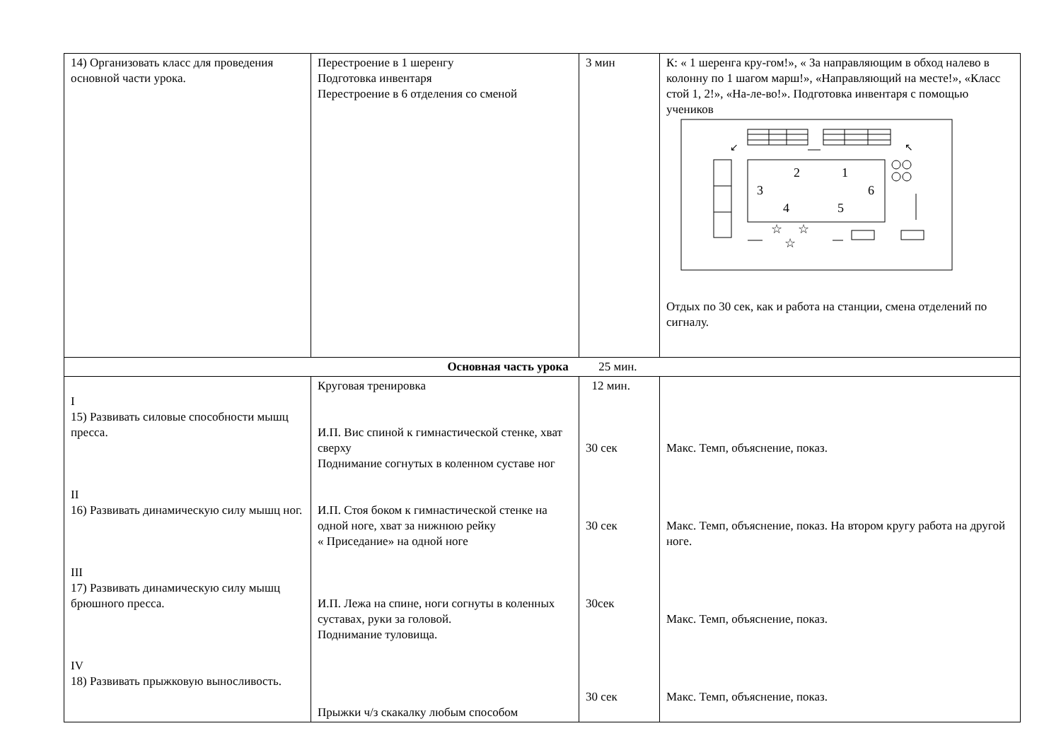| 14) Организовать класс для проведения основной части урока. | Перестроение в 1 шеренгу Подготовка инвентаря Перестроение в 6 отделения со сменой | 3 мин | К: « 1 шеренга кру-гом!», « За направляющим в обход налево в колонну по 1 шагом марш!», «Направляющий на месте!», «Класс стой 1, 2!», «На-ле-во!». Подготовка инвентаря с помощью учеников 2 1 3 6 4 5 ☆ ☆ ☆ ↙ ↖ Отдых по 30 сек, как и работа на станции, смена отделений по сигналу. |
| Основная часть урока 25 мин. | | | |
| I 15) Развивать силовые способности мышц пресса. II 16) Развивать динамическую силу мышц ног. III 17) Развивать динамическую силу мышц брюшного пресса. IV 18) Развивать прыжковую выносливость. | Круговая тренировка И.П. Вис спиной к гимнастической стенке, хват сверху Поднимание согнутых в коленном суставе ног И.П. Стоя боком к гимнастической стенке на одной ноге, хват за нижнюю рейку « Приседание» на одной ноге И.П. Лежа на спине, ноги согнуты в коленных суставах, руки за головой. Поднимание туловища. Прыжки ч/з скакалку любым способом | 12 мин. 30 сек 30 сек 30сек 30 сек | Макс. Темп, объяснение, показ. Макс. Темп, объяснение, показ. На втором кругу работа на другой ноге. Макс. Темп, объяснение, показ. Макс. Темп, объяснение, показ. |